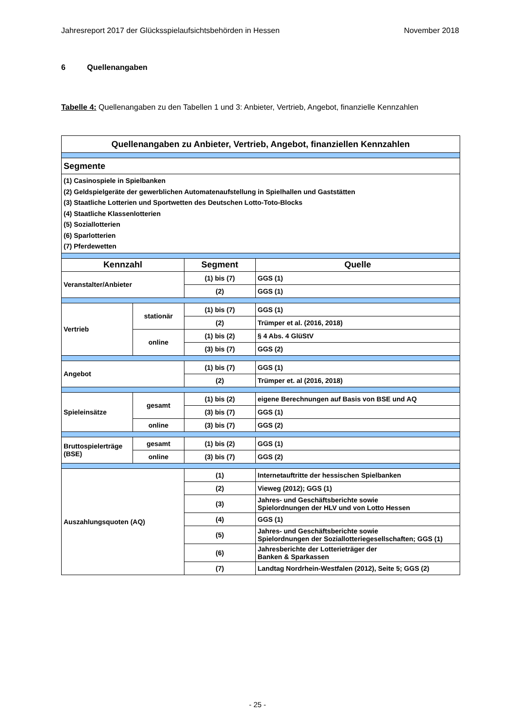Jahresreport 2017 der Glücksspielaufsichtsbehörden in Hessen November 2018
6 Quellenangaben
Tabelle 4: Quellenangaben zu den Tabellen 1 und 3: Anbieter, Vertrieb, Angebot, finanzielle Kennzahlen
| Quellenangaben zu Anbieter, Vertrieb, Angebot, finanziellen Kennzahlen | | | |
| --- | --- | --- | --- |
| Segmente | | | |
| (1) Casinospiele in Spielbanken (2) Geldspielgeräte der gewerblichen Automatenaufstellung in Spielhallen und Gaststätten (3) Staatliche Lotterien und Sportwetten des Deutschen Lotto-Toto-Blocks (4) Staatliche Klassenlotterien (5) Soziallotterien (6) Sparlotterien (7) Pferdewetten | | | |
| Kennzahl | | Segment | Quelle |
| Veranstalter/Anbieter | | (1) bis (7) | GGS (1) |
| | | (2) | GGS (1) |
| Vertrieb | stationär | (1) bis (7) | GGS (1) |
| | | (2) | Trümper et al. (2016, 2018) |
| | online | (1) bis (2) | § 4 Abs. 4 GlüStV |
| | | (3) bis (7) | GGS (2) |
| Angebot | | (1) bis (7) | GGS (1) |
| | | (2) | Trümper et. al (2016, 2018) |
| Spieleinsätze | gesamt | (1) bis (2) | eigene Berechnungen auf Basis von BSE und AQ |
| | | (3) bis (7) | GGS (1) |
| | online | (3) bis (7) | GGS (2) |
| Bruttospielerträge (BSE) | gesamt | (1) bis (2) | GGS (1) |
| | online | (3) bis (7) | GGS (2) |
| Auszahlungsquoten (AQ) | | (1) | Internetauftritte der hessischen Spielbanken |
| | | (2) | Vieweg (2012); GGS (1) |
| | | (3) | Jahres- und Geschäftsberichte sowie Spielordnungen der HLV und von Lotto Hessen |
| | | (4) | GGS (1) |
| | | (5) | Jahres- und Geschäftsberichte sowie Spielordnungen der Soziallotteriegesellschaften; GGS (1) |
| | | (6) | Jahresberichte der Lotterieträger der Banken & Sparkassen |
| | | (7) | Landtag Nordrhein-Westfalen (2012), Seite 5; GGS (2) |
- 25 -